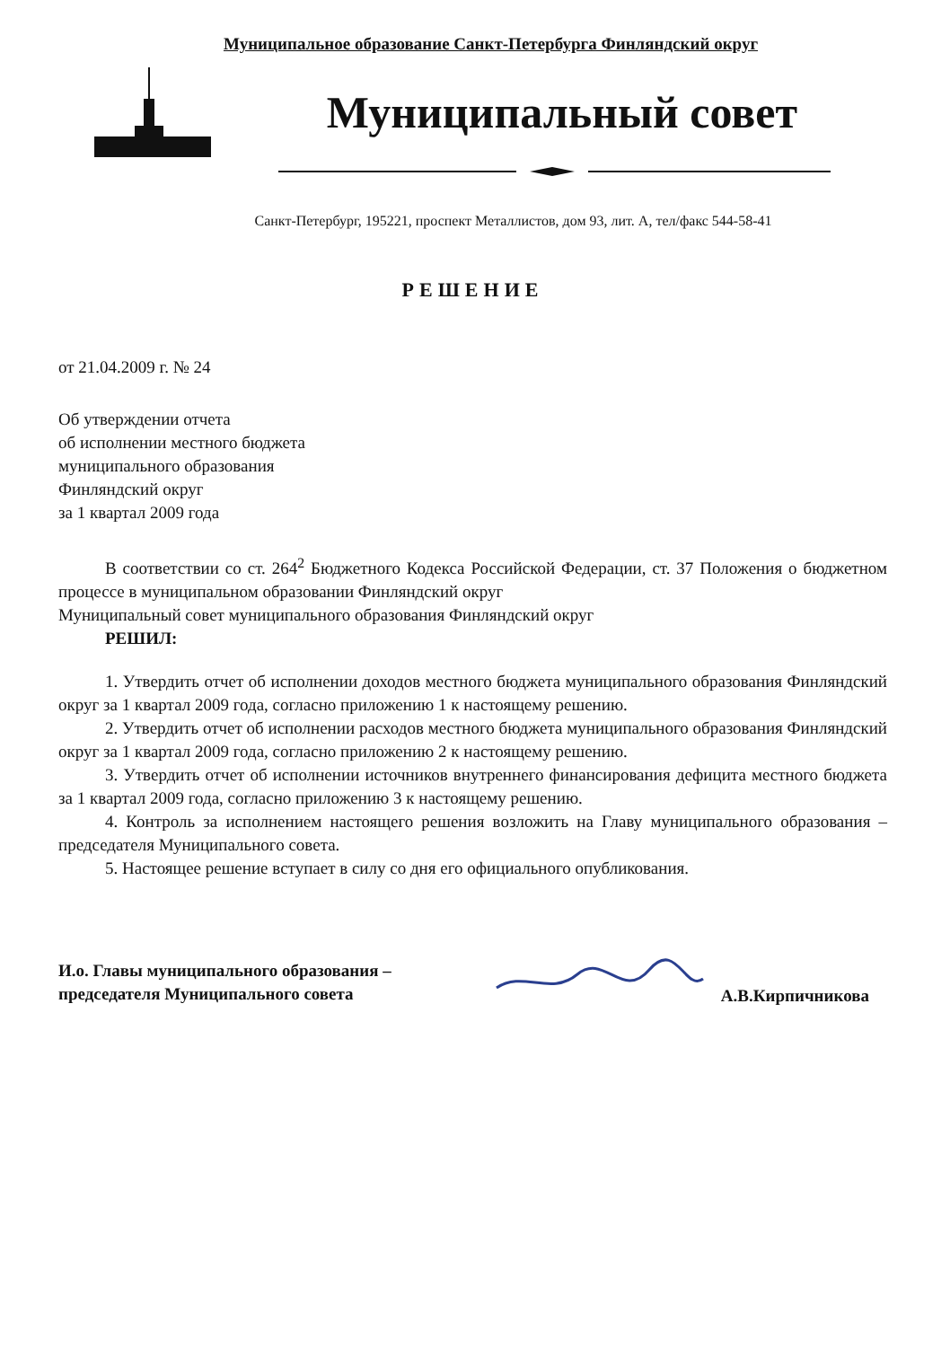Муниципальное образование Санкт-Петербурга Финляндский округ
Муниципальный совет
Санкт-Петербург, 195221, проспект Металлистов, дом 93, лит. А, тел/факс 544-58-41
РЕШЕНИЕ
от 21.04.2009 г. № 24
Об утверждении отчета
об исполнении местного бюджета
муниципального образования
Финляндский округ
за 1 квартал 2009 года
В соответствии со ст. 264<sup>2</sup> Бюджетного Кодекса Российской Федерации, ст. 37 Положения о бюджетном процессе в муниципальном образовании Финляндский округ
Муниципальный совет муниципального образования Финляндский округ
РЕШИЛ:
1. Утвердить отчет об исполнении доходов местного бюджета муниципального образования Финляндский округ за 1 квартал 2009 года, согласно приложению 1 к настоящему решению.
2. Утвердить отчет об исполнении расходов местного бюджета муниципального образования Финляндский округ за 1 квартал 2009 года, согласно приложению 2 к настоящему решению.
3. Утвердить отчет об исполнении источников внутреннего финансирования дефицита местного бюджета за 1 квартал 2009 года, согласно приложению 3 к настоящему решению.
4. Контроль за исполнением настоящего решения возложить на Главу муниципального образования – председателя Муниципального совета.
5. Настоящее решение вступает в силу со дня его официального опубликования.
И.о. Главы муниципального образования –
председателя Муниципального совета
А.В.Кирпичникова